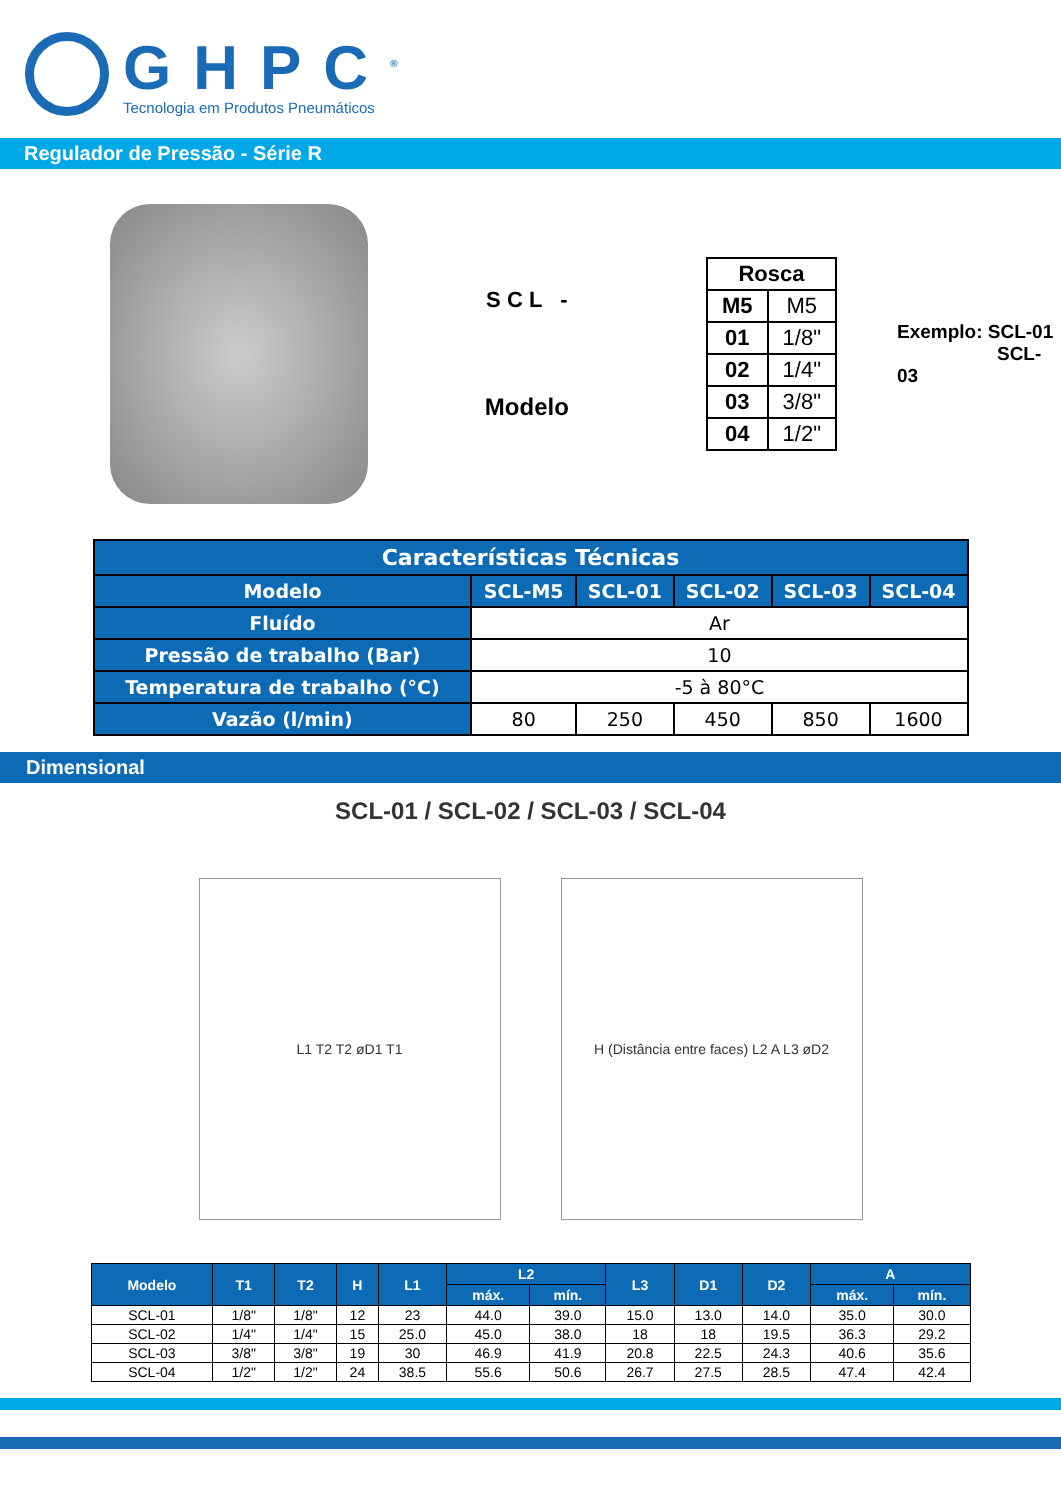GHPC<sup>®</sup>
Tecnologia em Produtos Pneumáticos
Regulador de Pressão - Série R
S C L -
Modelo
| Rosca | |
| --- | --- |
| M5 | M5 |
| 01 | 1/8" |
| 02 | 1/4" |
| 03 | 3/8" |
| 04 | 1/2" |
Exemplo: SCL-01
SCL-03
| Características Técnicas | | | | | |
| --- | --- | --- | --- | --- | --- |
| Modelo | SCL-M5 | SCL-01 | SCL-02 | SCL-03 | SCL-04 |
| Fluído | Ar | | | | |
| Pressão de trabalho (Bar) | 10 | | | | |
| Temperatura de trabalho (°C) | -5 à 80°C | | | | |
| Vazão (l/min) | 80 | 250 | 450 | 850 | 1600 |
Dimensional
SCL-01 / SCL-02 / SCL-03 / SCL-04
L1 T2 T2 øD1 T1
H (Distância entre faces) L2 A L3 øD2
| Modelo | T1 | T2 | H | L1 | L2 | | L3 | D1 | D2 | A | |
| --- | --- | --- | --- | --- | --- | --- | --- | --- | --- | --- | --- |
| | | | | | máx. | mín. | | | | máx. | mín. |
| SCL-01 | 1/8" | 1/8" | 12 | 23 | 44.0 | 39.0 | 15.0 | 13.0 | 14.0 | 35.0 | 30.0 |
| SCL-02 | 1/4" | 1/4" | 15 | 25.0 | 45.0 | 38.0 | 18 | 18 | 19.5 | 36.3 | 29.2 |
| SCL-03 | 3/8" | 3/8" | 19 | 30 | 46.9 | 41.9 | 20.8 | 22.5 | 24.3 | 40.6 | 35.6 |
| SCL-04 | 1/2" | 1/2" | 24 | 38.5 | 55.6 | 50.6 | 26.7 | 27.5 | 28.5 | 47.4 | 42.4 |